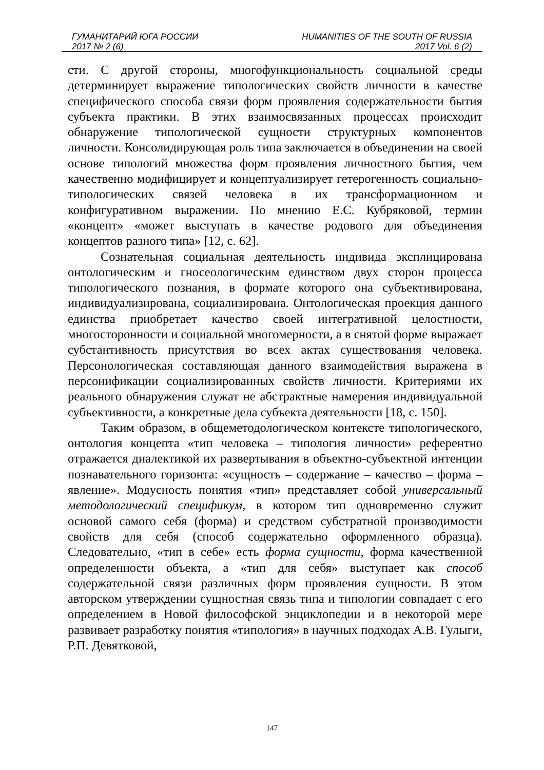ГУМАНИТАРИЙ ЮГА РОССИИ
2017 № 2 (6)
HUMANITIES OF THE SOUTH OF RUSSIA
2017 Vol. 6 (2)
сти. С другой стороны, многофункциональность социальной среды детерминирует выражение типологических свойств личности в качестве специфического способа связи форм проявления содержательности бытия субъекта практики. В этих взаимосвязанных процессах происходит обнаружение типологической сущности структурных компонентов личности. Консолидирующая роль типа заключается в объединении на своей основе типологий множества форм проявления личностного бытия, чем качественно модифицирует и концептуализирует гетерогенность социально-типологических связей человека в их трансформационном и конфигуративном выражении. По мнению Е.С. Кубряковой, термин «концепт» «может выступать в качестве родового для объединения концептов разного типа» [12, с. 62].
Сознательная социальная деятельность индивида эксплицирована онтологическим и гносеологическим единством двух сторон процесса типологического познания, в формате которого она субъективирована, индивидуализирована, социализирована. Онтологическая проекция данного единства приобретает качество своей интегративной целостности, многосторонности и социальной многомерности, а в снятой форме выражает субстантивность присутствия во всех актах существования человека. Персонологическая составляющая данного взаимодействия выражена в персонификации социализированных свойств личности. Критериями их реального обнаружения служат не абстрактные намерения индивидуальной субъективности, а конкретные дела субъекта деятельности [18, с. 150].
Таким образом, в общеметодологическом контексте типологического, онтология концепта «тип человека – типология личности» референтно отражается диалектикой их развертывания в объектно-субъектной интенции познавательного горизонта: «сущность – содержание – качество – форма – явление». Модусность понятия «тип» представляет собой универсальный методологический спецификум, в котором тип одновременно служит основой самого себя (форма) и средством субстратной производимости свойств для себя (способ содержательно оформленного образца). Следовательно, «тип в себе» есть форма сущности, форма качественной определенности объекта, а «тип для себя» выступает как способ содержательной связи различных форм проявления сущности. В этом авторском утверждении сущностная связь типа и типологии совпадает с его определением в Новой философской энциклопедии и в некоторой мере развивает разработку понятия «типология» в научных подходах А.В. Гулыги, Р.П. Девятковой,
147